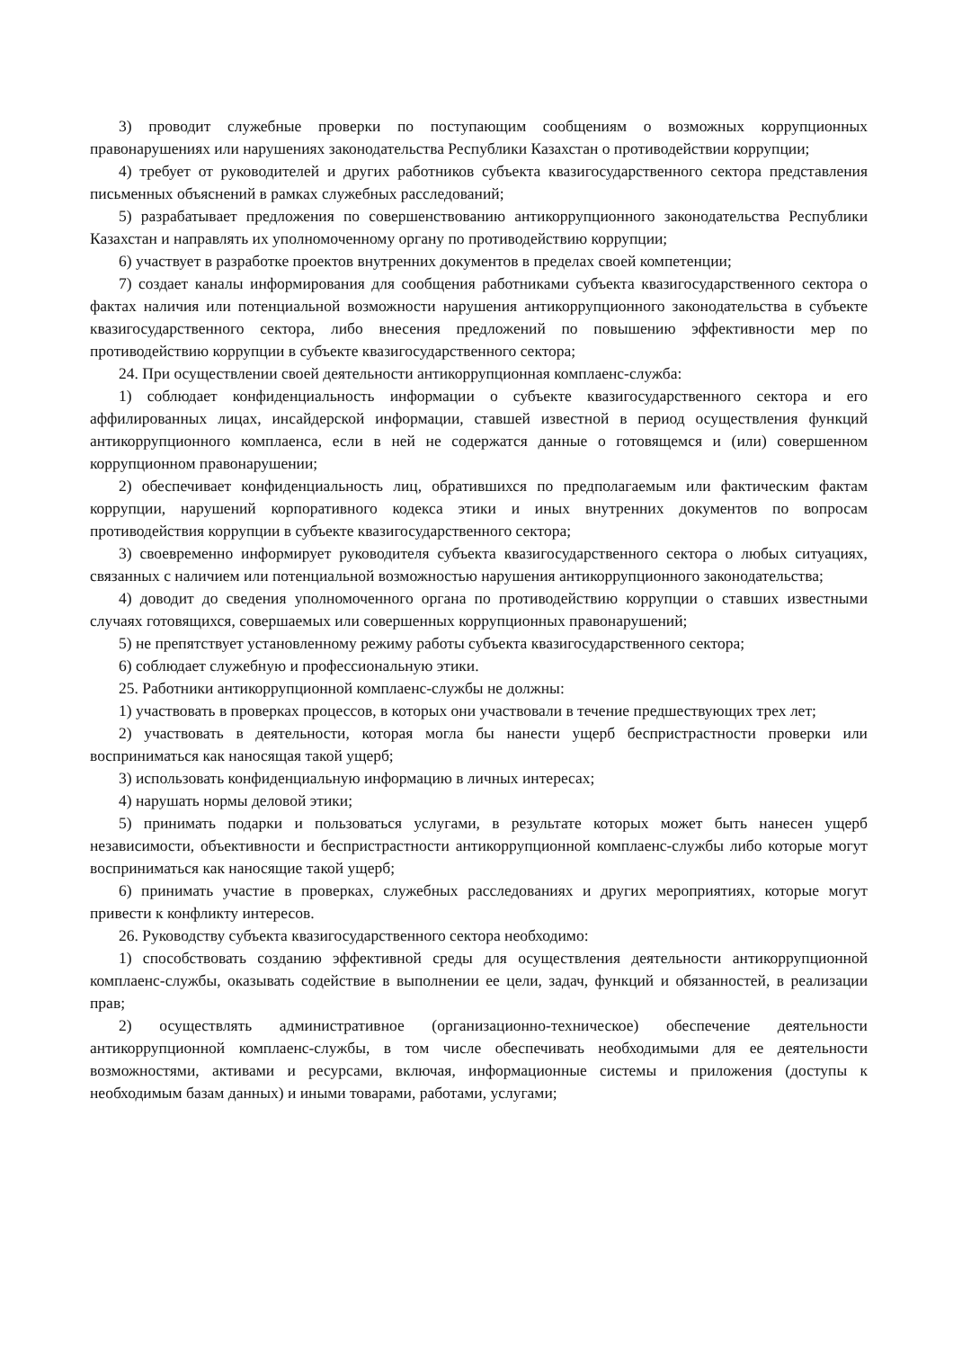3) проводит служебные проверки по поступающим сообщениям о возможных коррупционных правонарушениях или нарушениях законодательства Республики Казахстан о противодействии коррупции;
4) требует от руководителей и других работников субъекта квазигосударственного сектора представления письменных объяснений в рамках служебных расследований;
5) разрабатывает предложения по совершенствованию антикоррупционного законодательства Республики Казахстан и направлять их уполномоченному органу по противодействию коррупции;
6) участвует в разработке проектов внутренних документов в пределах своей компетенции;
7) создает каналы информирования для сообщения работниками субъекта квазигосударственного сектора о фактах наличия или потенциальной возможности нарушения антикоррупционного законодательства в субъекте квазигосударственного сектора, либо внесения предложений по повышению эффективности мер по противодействию коррупции в субъекте квазигосударственного сектора;
24. При осуществлении своей деятельности антикоррупционная комплаенс-служба:
1) соблюдает конфиденциальность информации о субъекте квазигосударственного сектора и его аффилированных лицах, инсайдерской информации, ставшей известной в период осуществления функций антикоррупционного комплаенса, если в ней не содержатся данные о готовящемся и (или) совершенном коррупционном правонарушении;
2) обеспечивает конфиденциальность лиц, обратившихся по предполагаемым или фактическим фактам коррупции, нарушений корпоративного кодекса этики и иных внутренних документов по вопросам противодействия коррупции в субъекте квазигосударственного сектора;
3) своевременно информирует руководителя субъекта квазигосударственного сектора о любых ситуациях, связанных с наличием или потенциальной возможностью нарушения антикоррупционного законодательства;
4) доводит до сведения уполномоченного органа по противодействию коррупции о ставших известными случаях готовящихся, совершаемых или совершенных коррупционных правонарушений;
5) не препятствует установленному режиму работы субъекта квазигосударственного сектора;
6) соблюдает служебную и профессиональную этики.
25. Работники антикоррупционной комплаенс-службы не должны:
1) участвовать в проверках процессов, в которых они участвовали в течение предшествующих трех лет;
2) участвовать в деятельности, которая могла бы нанести ущерб беспристрастности проверки или восприниматься как наносящая такой ущерб;
3) использовать конфиденциальную информацию в личных интересах;
4) нарушать нормы деловой этики;
5) принимать подарки и пользоваться услугами, в результате которых может быть нанесен ущерб независимости, объективности и беспристрастности антикоррупционной комплаенс-службы либо которые могут восприниматься как наносящие такой ущерб;
6) принимать участие в проверках, служебных расследованиях и других мероприятиях, которые могут привести к конфликту интересов.
26. Руководству субъекта квазигосударственного сектора необходимо:
1) способствовать созданию эффективной среды для осуществления деятельности антикоррупционной комплаенс-службы, оказывать содействие в выполнении ее цели, задач, функций и обязанностей, в реализации прав;
2) осуществлять административное (организационно-техническое) обеспечение деятельности антикоррупционной комплаенс-службы, в том числе обеспечивать необходимыми для ее деятельности возможностями, активами и ресурсами, включая, информационные системы и приложения (доступы к необходимым базам данных) и иными товарами, работами, услугами;